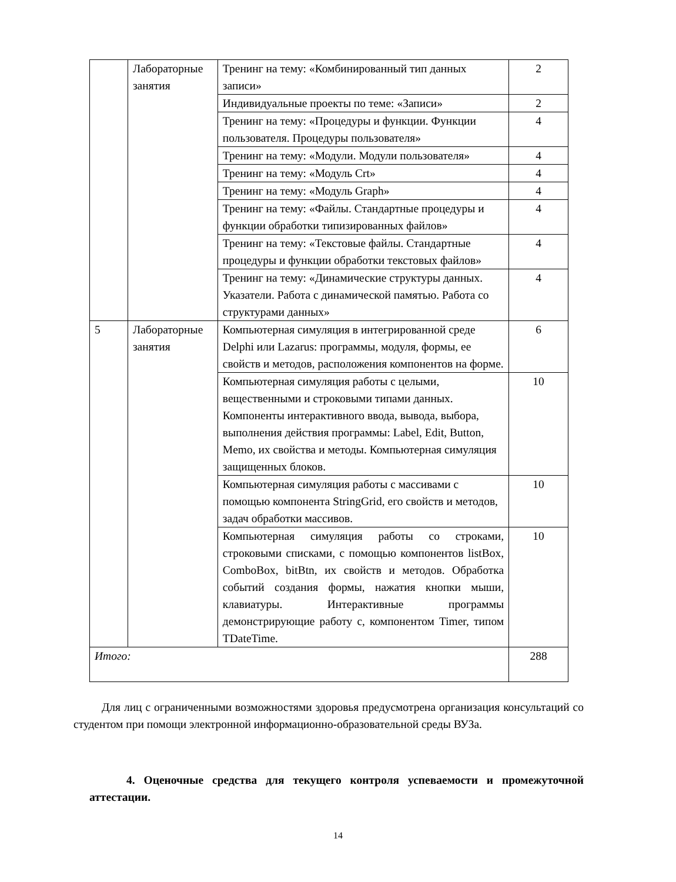| | Лабораторные занятия | Тренинг на тему: «Комбинированный тип данных записи» | 2 |
| | | Индивидуальные проекты по теме: «Записи» | 2 |
| | | Тренинг на тему: «Процедуры и функции. Функции пользователя. Процедуры пользователя» | 4 |
| | | Тренинг на тему: «Модули. Модули пользователя» | 4 |
| | | Тренинг на тему: «Модуль Crt» | 4 |
| | | Тренинг на тему: «Модуль Graph» | 4 |
| | | Тренинг на тему: «Файлы. Стандартные процедуры и функции обработки типизированных файлов» | 4 |
| | | Тренинг на тему: «Текстовые файлы. Стандартные процедуры и функции обработки текстовых файлов» | 4 |
| | | Тренинг на тему: «Динамические структуры данных. Указатели. Работа с динамической памятью. Работа со структурами данных» | 4 |
| 5 | Лабораторные занятия | Компьютерная симуляция в интегрированной среде Delphi или Lazarus: программы, модуля, формы, ее свойств и методов, расположения компонентов на форме. | 6 |
| | | Компьютерная симуляция работы с целыми, вещественными и строковыми типами данных. Компоненты интерактивного ввода, вывода, выбора, выполнения действия программы: Label, Edit, Button, Memo, их свойства и методы. Компьютерная симуляция защищенных блоков. | 10 |
| | | Компьютерная симуляция работы с массивами с помощью компонента StringGrid, его свойств и методов, задач обработки массивов. | 10 |
| | | Компьютерная симуляция работы со строками, строковыми списками, с помощью компонентов listBox, ComboBox, bitBtn, их свойств и методов. Обработка событий создания формы, нажатия кнопки мыши, клавиатуры. Интерактивные программы демонстрирующие работу с, компонентом Timer, типом TDateTime. | 10 |
| Итого: | | | 288 |
Для лиц с ограниченными возможностями здоровья предусмотрена организация консультаций со студентом при помощи электронной информационно-образовательной среды ВУЗа.
4. Оценочные средства для текущего контроля успеваемости и промежуточной аттестации.
14